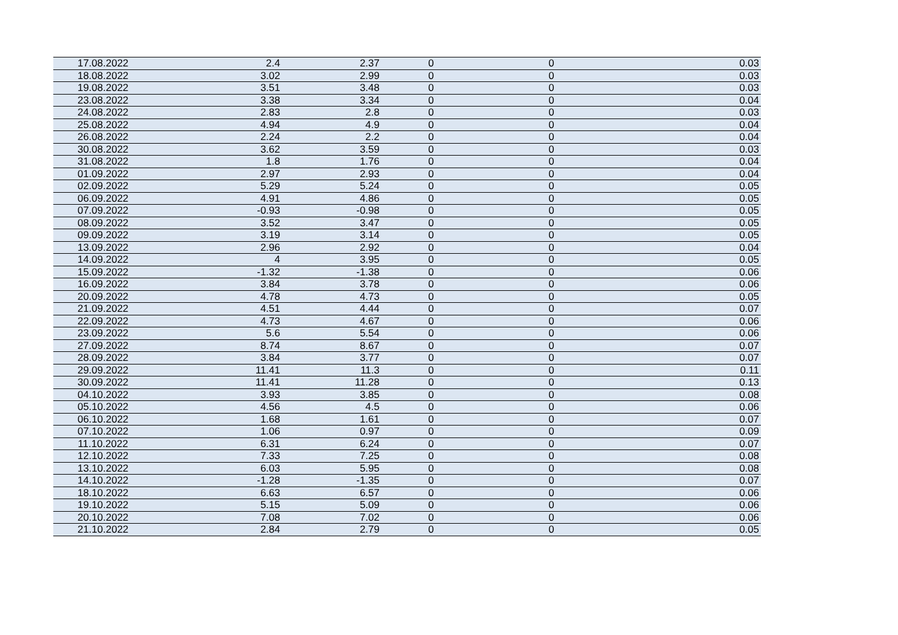| 17.08.2022 | 2.4 | 2.37 | 0 | 0 | 0.03 |
| 18.08.2022 | 3.02 | 2.99 | 0 | 0 | 0.03 |
| 19.08.2022 | 3.51 | 3.48 | 0 | 0 | 0.03 |
| 23.08.2022 | 3.38 | 3.34 | 0 | 0 | 0.04 |
| 24.08.2022 | 2.83 | 2.8 | 0 | 0 | 0.03 |
| 25.08.2022 | 4.94 | 4.9 | 0 | 0 | 0.04 |
| 26.08.2022 | 2.24 | 2.2 | 0 | 0 | 0.04 |
| 30.08.2022 | 3.62 | 3.59 | 0 | 0 | 0.03 |
| 31.08.2022 | 1.8 | 1.76 | 0 | 0 | 0.04 |
| 01.09.2022 | 2.97 | 2.93 | 0 | 0 | 0.04 |
| 02.09.2022 | 5.29 | 5.24 | 0 | 0 | 0.05 |
| 06.09.2022 | 4.91 | 4.86 | 0 | 0 | 0.05 |
| 07.09.2022 | -0.93 | -0.98 | 0 | 0 | 0.05 |
| 08.09.2022 | 3.52 | 3.47 | 0 | 0 | 0.05 |
| 09.09.2022 | 3.19 | 3.14 | 0 | 0 | 0.05 |
| 13.09.2022 | 2.96 | 2.92 | 0 | 0 | 0.04 |
| 14.09.2022 | 4 | 3.95 | 0 | 0 | 0.05 |
| 15.09.2022 | -1.32 | -1.38 | 0 | 0 | 0.06 |
| 16.09.2022 | 3.84 | 3.78 | 0 | 0 | 0.06 |
| 20.09.2022 | 4.78 | 4.73 | 0 | 0 | 0.05 |
| 21.09.2022 | 4.51 | 4.44 | 0 | 0 | 0.07 |
| 22.09.2022 | 4.73 | 4.67 | 0 | 0 | 0.06 |
| 23.09.2022 | 5.6 | 5.54 | 0 | 0 | 0.06 |
| 27.09.2022 | 8.74 | 8.67 | 0 | 0 | 0.07 |
| 28.09.2022 | 3.84 | 3.77 | 0 | 0 | 0.07 |
| 29.09.2022 | 11.41 | 11.3 | 0 | 0 | 0.11 |
| 30.09.2022 | 11.41 | 11.28 | 0 | 0 | 0.13 |
| 04.10.2022 | 3.93 | 3.85 | 0 | 0 | 0.08 |
| 05.10.2022 | 4.56 | 4.5 | 0 | 0 | 0.06 |
| 06.10.2022 | 1.68 | 1.61 | 0 | 0 | 0.07 |
| 07.10.2022 | 1.06 | 0.97 | 0 | 0 | 0.09 |
| 11.10.2022 | 6.31 | 6.24 | 0 | 0 | 0.07 |
| 12.10.2022 | 7.33 | 7.25 | 0 | 0 | 0.08 |
| 13.10.2022 | 6.03 | 5.95 | 0 | 0 | 0.08 |
| 14.10.2022 | -1.28 | -1.35 | 0 | 0 | 0.07 |
| 18.10.2022 | 6.63 | 6.57 | 0 | 0 | 0.06 |
| 19.10.2022 | 5.15 | 5.09 | 0 | 0 | 0.06 |
| 20.10.2022 | 7.08 | 7.02 | 0 | 0 | 0.06 |
| 21.10.2022 | 2.84 | 2.79 | 0 | 0 | 0.05 |